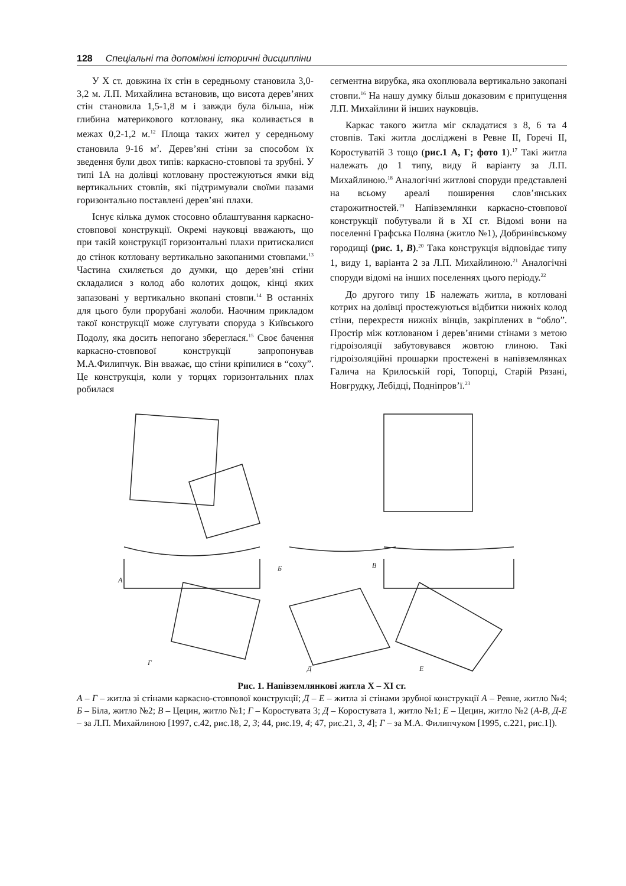128 Спеціальні та допоміжні історичні дисципліни
У Х ст. довжина їх стін в середньому становила 3,0-3,2 м. Л.П. Михайлина встановив, що висота дерев’яних стін становила 1,5-1,8 м і завжди була більша, ніж глибина материкового котловану, яка коливається в межах 0,2-1,2 м.<sup>12</sup> Площа таких жител у середньому становила 9-16 м<sup>2</sup>. Дерев’яні стіни за способом їх зведення були двох типів: каркасно-стовпові та зрубні. У типі 1А на долівці котловану простежуються ямки від вертикальних стовпів, які підтримували своїми пазами горизонтально поставлені дерев’яні плахи.
Існує кілька думок стосовно облаштування каркасно-стовпової конструкції. Окремі науковці вважають, що при такій конструкції горизонтальні плахи притискалися до стінок котловану вертикально закопаними стовпами.<sup>13</sup> Частина схиляється до думки, що дерев’яні стіни складалися з колод або колотих дощок, кінці яких запазовані у вертикально вкопані стовпи.<sup>14</sup> В останніх для цього були прорубані жолоби. Наочним прикладом такої конструкції може слугувати споруда з Київського Подолу, яка досить непогано збереглася.<sup>15</sup> Своє бачення каркасно-стовпової конструкції запропонував М.А.Филипчук. Він вважає, що стіни кріпилися в “соху”. Це конструкція, коли у торцях горизонтальних плах робилася
сегментна вирубка, яка охоплювала вертикально закопані стовпи.<sup>16</sup> На нашу думку більш доказовим є припущення Л.П. Михайлини й інших науковців.
Каркас такого житла міг складатися з 8, 6 та 4 стовпів. Такі житла досліджені в Ревне ІІ, Горечі ІІ, Коростуватій 3 тощо (рис.1 А, Г; фото 1).<sup>17</sup> Такі житла належать до 1 типу, виду й варіанту за Л.П. Михайлиною.<sup>18</sup> Аналогічні житлові споруди представлені на всьому ареалі поширення слов’янських старожитностей.<sup>19</sup> Напівземлянки каркасно-стовпової конструкції побутували й в ХІ ст. Відомі вони на поселенні Графська Поляна (житло №1), Добринівському городищі (рис. 1, В).<sup>20</sup> Така конструкція відповідає типу 1, виду 1, варіанта 2 за Л.П. Михайлиною.<sup>21</sup> Аналогічні споруди відомі на інших поселеннях цього періоду.<sup>22</sup>
До другого типу 1Б належать житла, в котловані котрих на долівці простежуються відбитки нижніх колод стіни, перехрестя нижніх вінців, закріплених в “обло”. Простір між котлованом і дерев’яними стінами з метою гідроізоляції забутовувався жовтою глиною. Такі гідроізоляційні прошарки простежені в напівземлянках Галича на Крилоській горі, Топорці, Старій Рязані, Новгрудку, Лебідці, Подніпров’ї.<sup>23</sup>
А
Б
В
Г
Д
Е
Рис. 1. Напівземлянкові житла Х – ХІ ст.
А – Г – житла зі стінами каркасно-стовпової конструкції; Д – Е – житла зі стінами зрубної конструкції А – Ревне, житло №4; Б – Біла, житло №2; В – Цецин, житло №1; Г – Коростувата 3; Д – Коростувата 1, житло №1; Е – Цецин, житло №2 (А-В, Д-Е – за Л.П. Михайлиною [1997, с.42, рис.18, 2, 3; 44, рис.19, 4; 47, рис.21, 3, 4]; Г – за М.А. Филипчуком [1995, с.221, рис.1]).